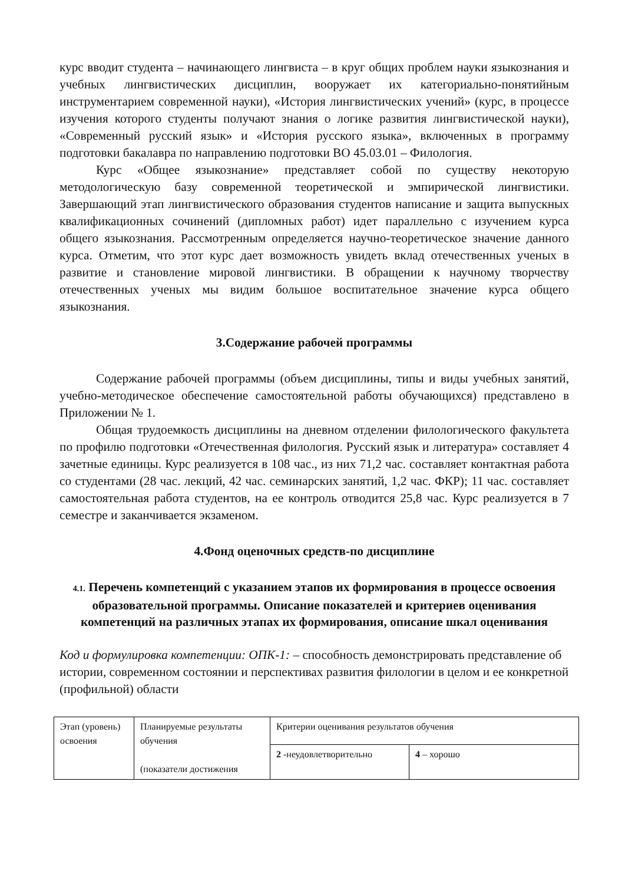курс вводит студента – начинающего лингвиста – в круг общих проблем науки языкознания и учебных лингвистических дисциплин, вооружает их категориально-понятийным инструментарием современной науки), «История лингвистических учений» (курс, в процессе изучения которого студенты получают знания о логике развития лингвистической науки), «Современный русский язык» и «История русского языка», включенных в программу подготовки бакалавра по направлению подготовки ВО 45.03.01 – Филология.
Курс «Общее языкознание» представляет собой по существу некоторую методологическую базу современной теоретической и эмпирической лингвистики. Завершающий этап лингвистического образования студентов написание и защита выпускных квалификационных сочинений (дипломных работ) идет параллельно с изучением курса общего языкознания. Рассмотренным определяется научно-теоретическое значение данного курса. Отметим, что этот курс дает возможность увидеть вклад отечественных ученых в развитие и становление мировой лингвистики. В обращении к научному творчеству отечественных ученых мы видим большое воспитательное значение курса общего языкознания.
3.Содержание рабочей программы
Содержание рабочей программы (объем дисциплины, типы и виды учебных занятий, учебно-методическое обеспечение самостоятельной работы обучающихся) представлено в Приложении № 1.
Общая трудоемкость дисциплины на дневном отделении филологического факультета по профилю подготовки «Отечественная филология. Русский язык и литература» составляет 4 зачетные единицы. Курс реализуется в 108 час., из них 71,2 час. составляет контактная работа со студентами (28 час. лекций, 42 час. семинарских занятий, 1,2 час. ФКР); 11 час. составляет самостоятельная работа студентов, на ее контроль отводится 25,8 час. Курс реализуется в 7 семестре и заканчивается экзаменом.
4.Фонд оценочных средств-по дисциплине
4.1. Перечень компетенций с указанием этапов их формирования в процессе освоения образовательной программы. Описание показателей и критериев оценивания компетенций на различных этапах их формирования, описание шкал оценивания
Код и формулировка компетенции: ОПК-1: – способность демонстрировать представление об истории, современном состоянии и перспективах развития филологии в целом и ее конкретной (профильной) области
| Этап (уровень) освоения | Планируемые результаты обучения (показатели достижения | Критерии оценивания результатов обучения | |
| | | 2 -неудовлетворительно | 4 – хорошо |